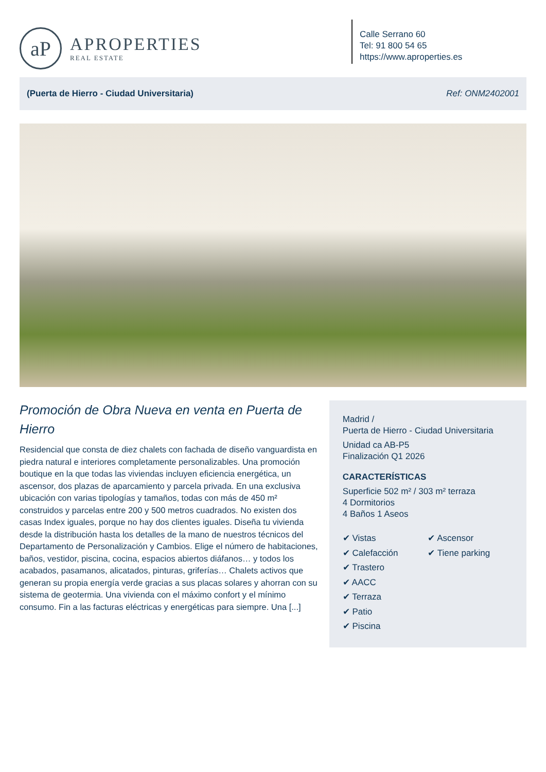aP
APROPERTIES
REAL ESTATE
Calle Serrano 60
Tel: 91 800 54 65
https://www.aproperties.es
(Puerta de Hierro - Ciudad Universitaria) Ref: ONM2402001
Promoción de Obra Nueva en venta en Puerta de Hierro
Residencial que consta de diez chalets con fachada de diseño vanguardista en piedra natural e interiores completamente personalizables. Una promoción boutique en la que todas las viviendas incluyen eficiencia energética, un ascensor, dos plazas de aparcamiento y parcela privada. En una exclusiva ubicación con varias tipologías y tamaños, todas con más de 450 m² construidos y parcelas entre 200 y 500 metros cuadrados. No existen dos casas Index iguales, porque no hay dos clientes iguales. Diseña tu vivienda desde la distribución hasta los detalles de la mano de nuestros técnicos del Departamento de Personalización y Cambios. Elige el número de habitaciones, baños, vestidor, piscina, cocina, espacios abiertos diáfanos… y todos los acabados, pasamanos, alicatados, pinturas, griferías… Chalets activos que generan su propia energía verde gracias a sus placas solares y ahorran con su sistema de geotermia. Una vivienda con el máximo confort y el mínimo consumo. Fin a las facturas eléctricas y energéticas para siempre. Una [...]
Madrid /
Puerta de Hierro - Ciudad Universitaria
Unidad ca AB-P5
Finalización Q1 2026
CARACTERÍSTICAS
Superficie 502 m² / 303 m² terraza
4 Dormitorios
4 Baños 1 Aseos
✔ Vistas
✔ Calefacción
✔ Trastero
✔ AACC
✔ Terraza
✔ Patio
✔ Piscina
✔ Ascensor
✔ Tiene parking